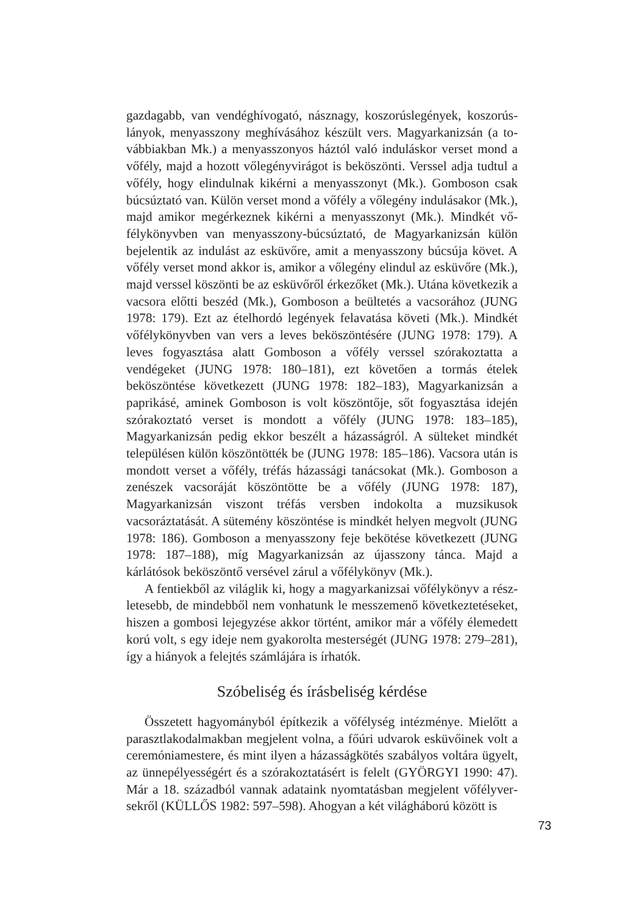gazdagabb, van vendéghívogató, násznagy, koszorúslegények, koszorús­lányok, menyasszony meghívásához készült vers. Magyarkanizsán (a to­vábbiakban Mk.) a menyasszonyos háztól való induláskor verset mond a vőfély, majd a hozott vőlegényvirágot is beköszönti. Verssel adja tudtul a vőfély, hogy elindulnak kikérni a menyasszonyt (Mk.). Gomboson csak búcsúztató van. Külön verset mond a vőfély a vőlegény indulásakor (Mk.), majd amikor megérkeznek kikérni a menyasszonyt (Mk.). Mindkét vő­félykönyvben van menyasszony-búcsúztató, de Magyarkanizsán külön bejelentik az indulást az esküvőre, amit a menyasszony búcsúja követ. A vőfély verset mond akkor is, amikor a vőlegény elindul az esküvőre (Mk.), majd verssel köszönti be az esküvőről érkezőket (Mk.). Utána következik a vacsora előtti beszéd (Mk.), Gomboson a beültetés a vacsorához (JUNG 1978: 179). Ezt az ételhordó legények felavatása követi (Mk.). Mindkét vőfélykönyvben van vers a leves beköszöntésére (JUNG 1978: 179). A leves fogyasztása alatt Gomboson a vőfély verssel szórakoztatta a vendégeket (JUNG 1978: 180–181), ezt követően a tormás ételek beköszöntése kö­vetkezett (JUNG 1978: 182–183), Magyarkanizsán a paprikásé, aminek Gomboson is volt köszöntője, sőt fogyasztása idején szórakoztató verset is mondott a vőfély (JUNG 1978: 183–185), Magyarkanizsán pedig ekkor beszélt a házasságról. A sülteket mindkét településen külön köszöntötték be (JUNG 1978: 185–186). Vacsora után is mondott verset a vőfély, tréfás házassági tanácsokat (Mk.). Gomboson a zenészek vacsoráját köszöntötte be a vőfély (JUNG 1978: 187), Magyarkanizsán viszont tréfás versben in­dokolta a muzsikusok vacsoráztatását. A sütemény köszöntése is mindkét helyen megvolt (JUNG 1978: 186). Gomboson a menyasszony feje beköté­se következett (JUNG 1978: 187–188), míg Magyarkanizsán az újasszony tánca. Majd a kárlátósok beköszöntő versével zárul a vőfélykönyv (Mk.).
A fentiekből az világlik ki, hogy a magyarkanizsai vőfélykönyv a rész­letesebb, de mindebből nem vonhatunk le messzemenő következtetéseket, hiszen a gombosi lejegyzése akkor történt, amikor már a vőfély élemedett korú volt, s egy ideje nem gyakorolta mesterségét (JUNG 1978: 279–281), így a hiányok a felejtés számlájára is írhatók.
Szóbeliség és írásbeliség kérdése
Összetett hagyományból építkezik a vőfélység intézménye. Mielőtt a parasztlakodalmakban megjelent volna, a főúri udvarok esküvőinek volt a ceremóniamestere, és mint ilyen a házasságkötés szabályos voltára ügyelt, az ünnepélyességért és a szórakoztatásért is felelt (GYÖRGYI 1990: 47). Már a 18. századból vannak adataink nyomtatásban megjelent vőfélyver­sekről (KÜLLŐS 1982: 597–598). Ahogyan a két világháború között is
73